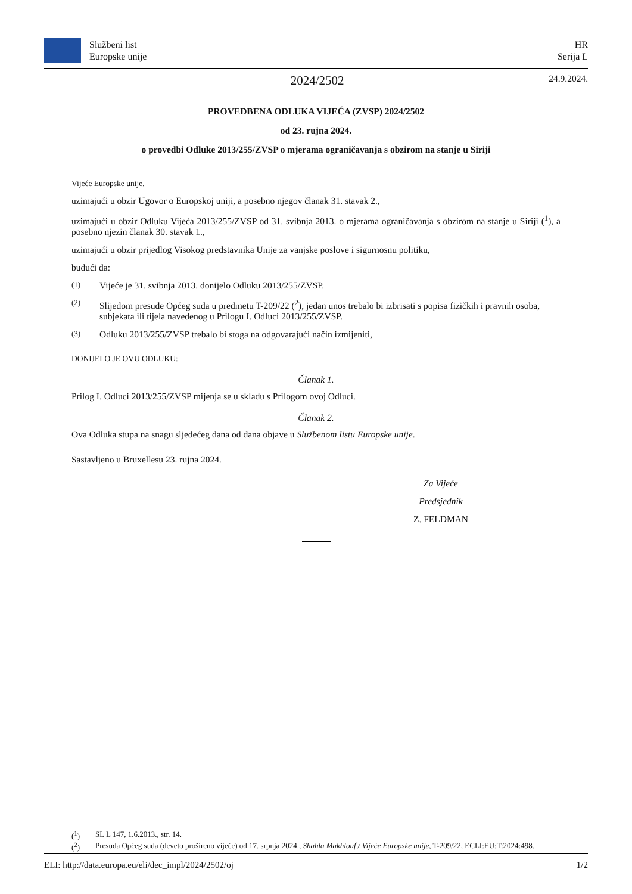Službeni list
Europske unije
HR
Serija L
2024/2502
24.9.2024.
PROVEDBENA ODLUKA VIJEĆA (ZVSP) 2024/2502
od 23. rujna 2024.
o provedbi Odluke 2013/255/ZVSP o mjerama ograničavanja s obzirom na stanje u Siriji
Vijeće Europske unije,
uzimajući u obzir Ugovor o Europskoj uniji, a posebno njegov članak 31. stavak 2.,
uzimajući u obzir Odluku Vijeća 2013/255/ZVSP od 31. svibnja 2013. o mjerama ograničavanja s obzirom na stanje u Siriji (<sup>1</sup>), a posebno njezin članak 30. stavak 1.,
uzimajući u obzir prijedlog Visokog predstavnika Unije za vanjske poslove i sigurnosnu politiku,
budući da:
(1) Vijeće je 31. svibnja 2013. donijelo Odluku 2013/255/ZVSP.
(2) Slijedom presude Općeg suda u predmetu T-209/22 (<sup>2</sup>), jedan unos trebalo bi izbrisati s popisa fizičkih i pravnih osoba, subjekata ili tijela navedenog u Prilogu I. Odluci 2013/255/ZVSP.
(3) Odluku 2013/255/ZVSP trebalo bi stoga na odgovarajući način izmijeniti,
DONIJELO JE OVU ODLUKU:
Članak 1.
Prilog I. Odluci 2013/255/ZVSP mijenja se u skladu s Prilogom ovoj Odluci.
Članak 2.
Ova Odluka stupa na snagu sljedećeg dana od dana objave u Službenom listu Europske unije.
Sastavljeno u Bruxellesu 23. rujna 2024.
Za Vijeće
Predsjednik
Z. FELDMAN
(<sup>1</sup>) SL L 147, 1.6.2013., str. 14.
(<sup>2</sup>) Presuda Općeg suda (deveto prošireno vijeće) od 17. srpnja 2024., Shahla Makhlouf / Vijeće Europske unije, T-209/22, ECLI:EU:T:2024:498.
ELI: http://data.europa.eu/eli/dec_impl/2024/2502/oj 1/2